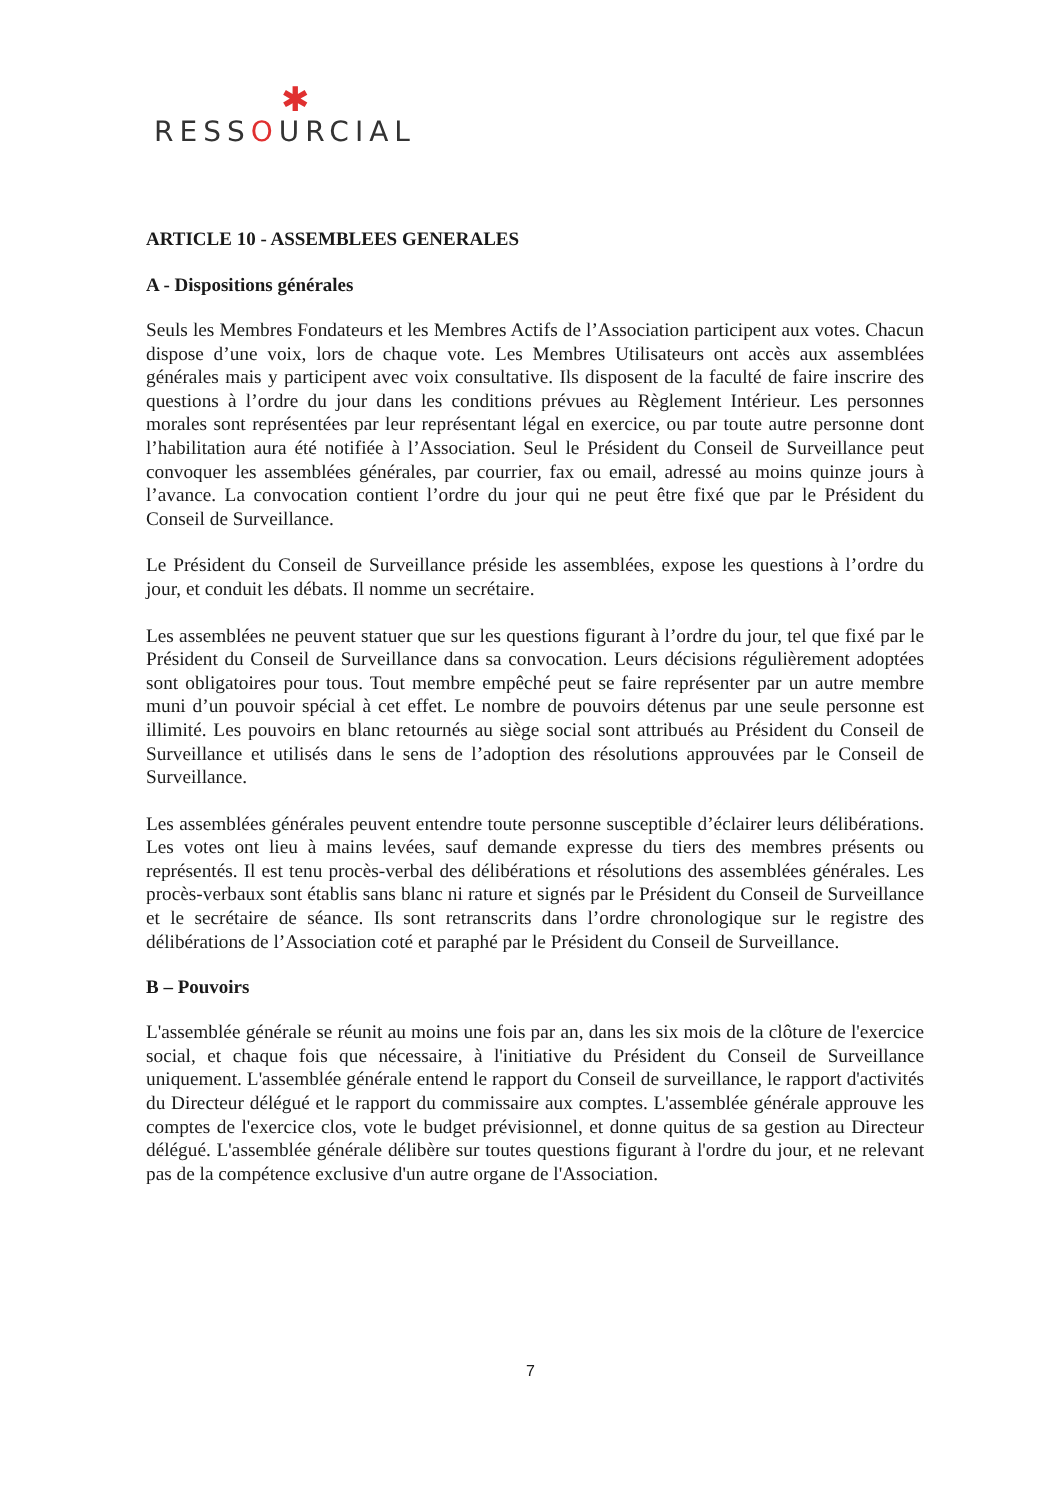✱
RESSOURCIAL
ARTICLE 10 - ASSEMBLEES GENERALES
A - Dispositions générales
Seuls les Membres Fondateurs et les Membres Actifs de l’Association participent aux votes. Chacun dispose d’une voix, lors de chaque vote. Les Membres Utilisateurs ont accès aux assemblées générales mais y participent avec voix consultative. Ils disposent de la faculté de faire inscrire des questions à l’ordre du jour dans les conditions prévues au Règlement Intérieur. Les personnes morales sont représentées par leur représentant légal en exercice, ou par toute autre personne dont l’habilitation aura été notifiée à l’Association. Seul le Président du Conseil de Surveillance peut convoquer les assemblées générales, par courrier, fax ou email, adressé au moins quinze jours à l’avance. La convocation contient l’ordre du jour qui ne peut être fixé que par le Président du Conseil de Surveillance.
Le Président du Conseil de Surveillance préside les assemblées, expose les questions à l’ordre du jour, et conduit les débats. Il nomme un secrétaire.
Les assemblées ne peuvent statuer que sur les questions figurant à l’ordre du jour, tel que fixé par le Président du Conseil de Surveillance dans sa convocation. Leurs décisions régulièrement adoptées sont obligatoires pour tous. Tout membre empêché peut se faire représenter par un autre membre muni d’un pouvoir spécial à cet effet. Le nombre de pouvoirs détenus par une seule personne est illimité. Les pouvoirs en blanc retournés au siège social sont attribués au Président du Conseil de Surveillance et utilisés dans le sens de l’adoption des résolutions approuvées par le Conseil de Surveillance.
Les assemblées générales peuvent entendre toute personne susceptible d’éclairer leurs délibérations. Les votes ont lieu à mains levées, sauf demande expresse du tiers des membres présents ou représentés. Il est tenu procès-verbal des délibérations et résolutions des assemblées générales. Les procès-verbaux sont établis sans blanc ni rature et signés par le Président du Conseil de Surveillance et le secrétaire de séance. Ils sont retranscrits dans l’ordre chronologique sur le registre des délibérations de l’Association coté et paraphé par le Président du Conseil de Surveillance.
B – Pouvoirs
L'assemblée générale se réunit au moins une fois par an, dans les six mois de la clôture de l'exercice social, et chaque fois que nécessaire, à l'initiative du Président du Conseil de Surveillance uniquement. L'assemblée générale entend le rapport du Conseil de surveillance, le rapport d'activités du Directeur délégué et le rapport du commissaire aux comptes. L'assemblée générale approuve les comptes de l'exercice clos, vote le budget prévisionnel, et donne quitus de sa gestion au Directeur délégué. L'assemblée générale délibère sur toutes questions figurant à l'ordre du jour, et ne relevant pas de la compétence exclusive d'un autre organe de l'Association.
7